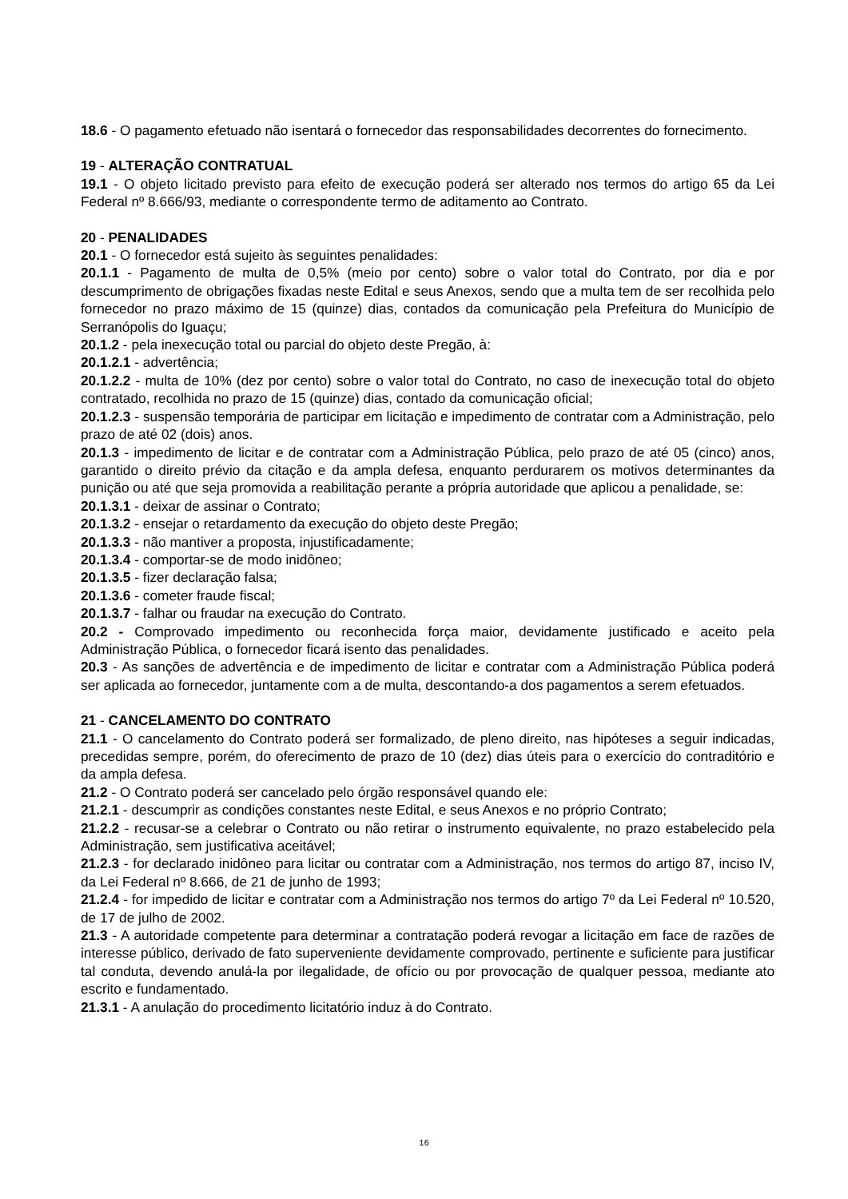18.6 - O pagamento efetuado não isentará o fornecedor das responsabilidades decorrentes do fornecimento.
19 - ALTERAÇÃO CONTRATUAL
19.1 - O objeto licitado previsto para efeito de execução poderá ser alterado nos termos do artigo 65 da Lei Federal nº 8.666/93, mediante o correspondente termo de aditamento ao Contrato.
20 - PENALIDADES
20.1 - O fornecedor está sujeito às seguintes penalidades:
20.1.1 - Pagamento de multa de 0,5% (meio por cento) sobre o valor total do Contrato, por dia e por descumprimento de obrigações fixadas neste Edital e seus Anexos, sendo que a multa tem de ser recolhida pelo fornecedor no prazo máximo de 15 (quinze) dias, contados da comunicação pela Prefeitura do Município de Serranópolis do Iguaçu;
20.1.2 - pela inexecução total ou parcial do objeto deste Pregão, à:
20.1.2.1 - advertência;
20.1.2.2 - multa de 10% (dez por cento) sobre o valor total do Contrato, no caso de inexecução total do objeto contratado, recolhida no prazo de 15 (quinze) dias, contado da comunicação oficial;
20.1.2.3 - suspensão temporária de participar em licitação e impedimento de contratar com a Administração, pelo prazo de até 02 (dois) anos.
20.1.3 - impedimento de licitar e de contratar com a Administração Pública, pelo prazo de até 05 (cinco) anos, garantido o direito prévio da citação e da ampla defesa, enquanto perdurarem os motivos determinantes da punição ou até que seja promovida a reabilitação perante a própria autoridade que aplicou a penalidade, se:
20.1.3.1 - deixar de assinar o Contrato;
20.1.3.2 - ensejar o retardamento da execução do objeto deste Pregão;
20.1.3.3 - não mantiver a proposta, injustificadamente;
20.1.3.4 - comportar-se de modo inidôneo;
20.1.3.5 - fizer declaração falsa;
20.1.3.6 - cometer fraude fiscal;
20.1.3.7 - falhar ou fraudar na execução do Contrato.
20.2 - Comprovado impedimento ou reconhecida força maior, devidamente justificado e aceito pela Administração Pública, o fornecedor ficará isento das penalidades.
20.3 - As sanções de advertência e de impedimento de licitar e contratar com a Administração Pública poderá ser aplicada ao fornecedor, juntamente com a de multa, descontando-a dos pagamentos a serem efetuados.
21 - CANCELAMENTO DO CONTRATO
21.1 - O cancelamento do Contrato poderá ser formalizado, de pleno direito, nas hipóteses a seguir indicadas, precedidas sempre, porém, do oferecimento de prazo de 10 (dez) dias úteis para o exercício do contraditório e da ampla defesa.
21.2 - O Contrato poderá ser cancelado pelo órgão responsável quando ele:
21.2.1 - descumprir as condições constantes neste Edital, e seus Anexos e no próprio Contrato;
21.2.2 - recusar-se a celebrar o Contrato ou não retirar o instrumento equivalente, no prazo estabelecido pela Administração, sem justificativa aceitável;
21.2.3 - for declarado inidôneo para licitar ou contratar com a Administração, nos termos do artigo 87, inciso IV, da Lei Federal nº 8.666, de 21 de junho de 1993;
21.2.4 - for impedido de licitar e contratar com a Administração nos termos do artigo 7º da Lei Federal nº 10.520, de 17 de julho de 2002.
21.3 - A autoridade competente para determinar a contratação poderá revogar a licitação em face de razões de interesse público, derivado de fato superveniente devidamente comprovado, pertinente e suficiente para justificar tal conduta, devendo anulá-la por ilegalidade, de ofício ou por provocação de qualquer pessoa, mediante ato escrito e fundamentado.
21.3.1 - A anulação do procedimento licitatório induz à do Contrato.
16